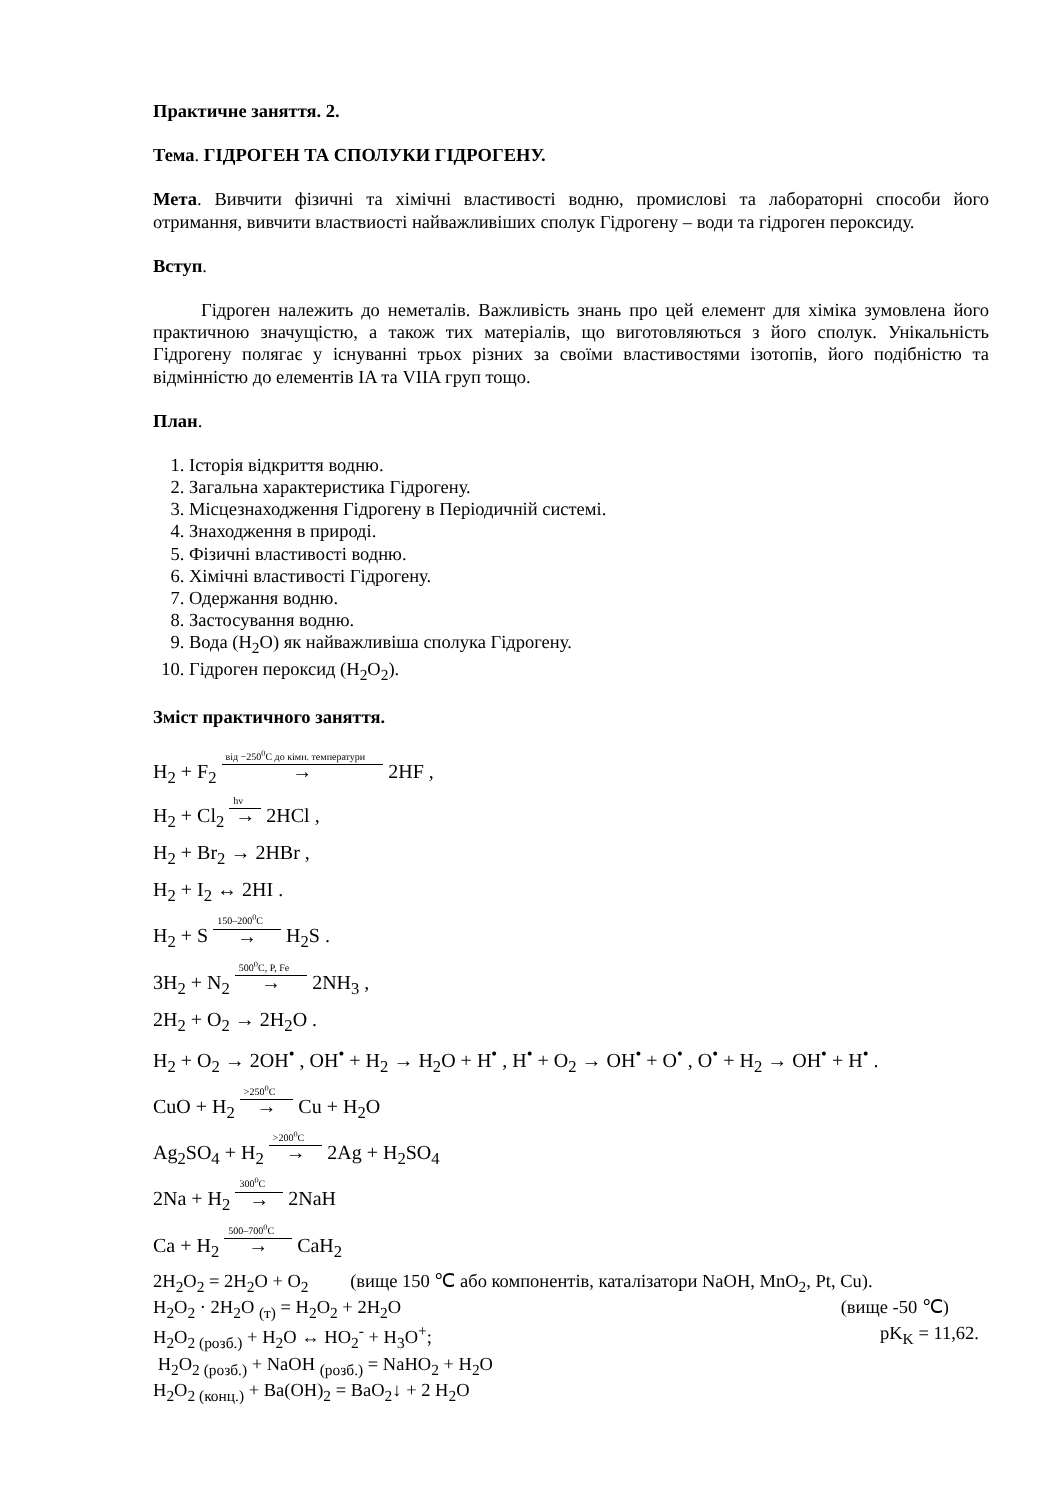Практичне заняття. 2.
Тема. ГІДРОГЕН ТА СПОЛУКИ ГІДРОГЕНУ.
Мета. Вивчити фізичні та хімічні властивості водню, промислові та лабораторні способи його отримання, вивчити властвиості найважливіших сполук Гідрогену – води та гідроген пероксиду.
Вступ.
Гідроген належить до неметалів. Важливість знань про цей елемент для хіміка зумовлена його практичною значущістю, а також тих матеріалів, що виготовляються з його сполук. Унікальність Гідрогену полягає у існуванні трьох різних за своїми властивостями ізотопів, його подібністю та відмінністю до елементів IA та VIIA груп тощо.
План.
1. Історія відкриття водню.
2. Загальна характеристика Гідрогену.
3. Місцезнаходження Гідрогену в Періодичній системі.
4. Знаходження в природі.
5. Фізичні властивості водню.
6. Хімічні властивості Гідрогену.
7. Одержання водню.
8. Застосування водню.
9. Вода (H<sub>2</sub>O) як найважливіша сполука Гідрогену.
10. Гідроген пероксид (H<sub>2</sub>O<sub>2</sub>).
Зміст практичного заняття.
H<sub>2</sub> + F<sub>2</sub> від −250<sup>0</sup>C до кімн. температури → 2HF ,
H<sub>2</sub> + Cl<sub>2</sub> hv → 2HCl ,
H<sub>2</sub> + Br<sub>2</sub> → 2HBr ,
H<sub>2</sub> + I<sub>2</sub> ↔ 2HI .
H<sub>2</sub> + S 150–200<sup>0</sup>C → H<sub>2</sub>S .
3H<sub>2</sub> + N<sub>2</sub> 500<sup>0</sup>C, P, Fe → 2NH<sub>3</sub> ,
2H<sub>2</sub> + O<sub>2</sub> → 2H<sub>2</sub>O .
H<sub>2</sub> + O<sub>2</sub> → 2OH<sup>•</sup> , OH<sup>•</sup> + H<sub>2</sub> → H<sub>2</sub>O + H<sup>•</sup> , H<sup>•</sup> + O<sub>2</sub> → OH<sup>•</sup> + O<sup>•</sup> , O<sup>•</sup> + H<sub>2</sub> → OH<sup>•</sup> + H<sup>•</sup> .
CuO + H<sub>2</sub> >250<sup>0</sup>C → Cu + H<sub>2</sub>O
Ag<sub>2</sub>SO<sub>4</sub> + H<sub>2</sub> >200<sup>0</sup>C → 2Ag + H<sub>2</sub>SO<sub>4</sub>
2Na + H<sub>2</sub> 300<sup>0</sup>C → 2NaH
Ca + H<sub>2</sub> 500–700<sup>0</sup>C → CaH<sub>2</sub>
2H<sub>2</sub>O<sub>2</sub> = 2H<sub>2</sub>O + O<sub>2</sub> (вище 150 ℃ або компонентів, каталізатори NaOH, MnO<sub>2</sub>, Pt, Cu).
H<sub>2</sub>O<sub>2</sub> · 2H<sub>2</sub>O <sub>(т)</sub> = H<sub>2</sub>O<sub>2</sub> + 2H<sub>2</sub>O (вище -50 ℃)
H<sub>2</sub>O<sub>2 (розб.)</sub> + H<sub>2</sub>O ↔ HO<sub>2</sub><sup>-</sup> + H<sub>3</sub>O<sup>+</sup>; pK<sub>K</sub> = 11,62.
H<sub>2</sub>O<sub>2 (розб.)</sub> + NaOH <sub>(розб.)</sub> = NaHO<sub>2</sub> + H<sub>2</sub>O
H<sub>2</sub>O<sub>2 (конц.)</sub> + Ba(OH)<sub>2</sub> = BaO<sub>2</sub>↓ + 2 H<sub>2</sub>O